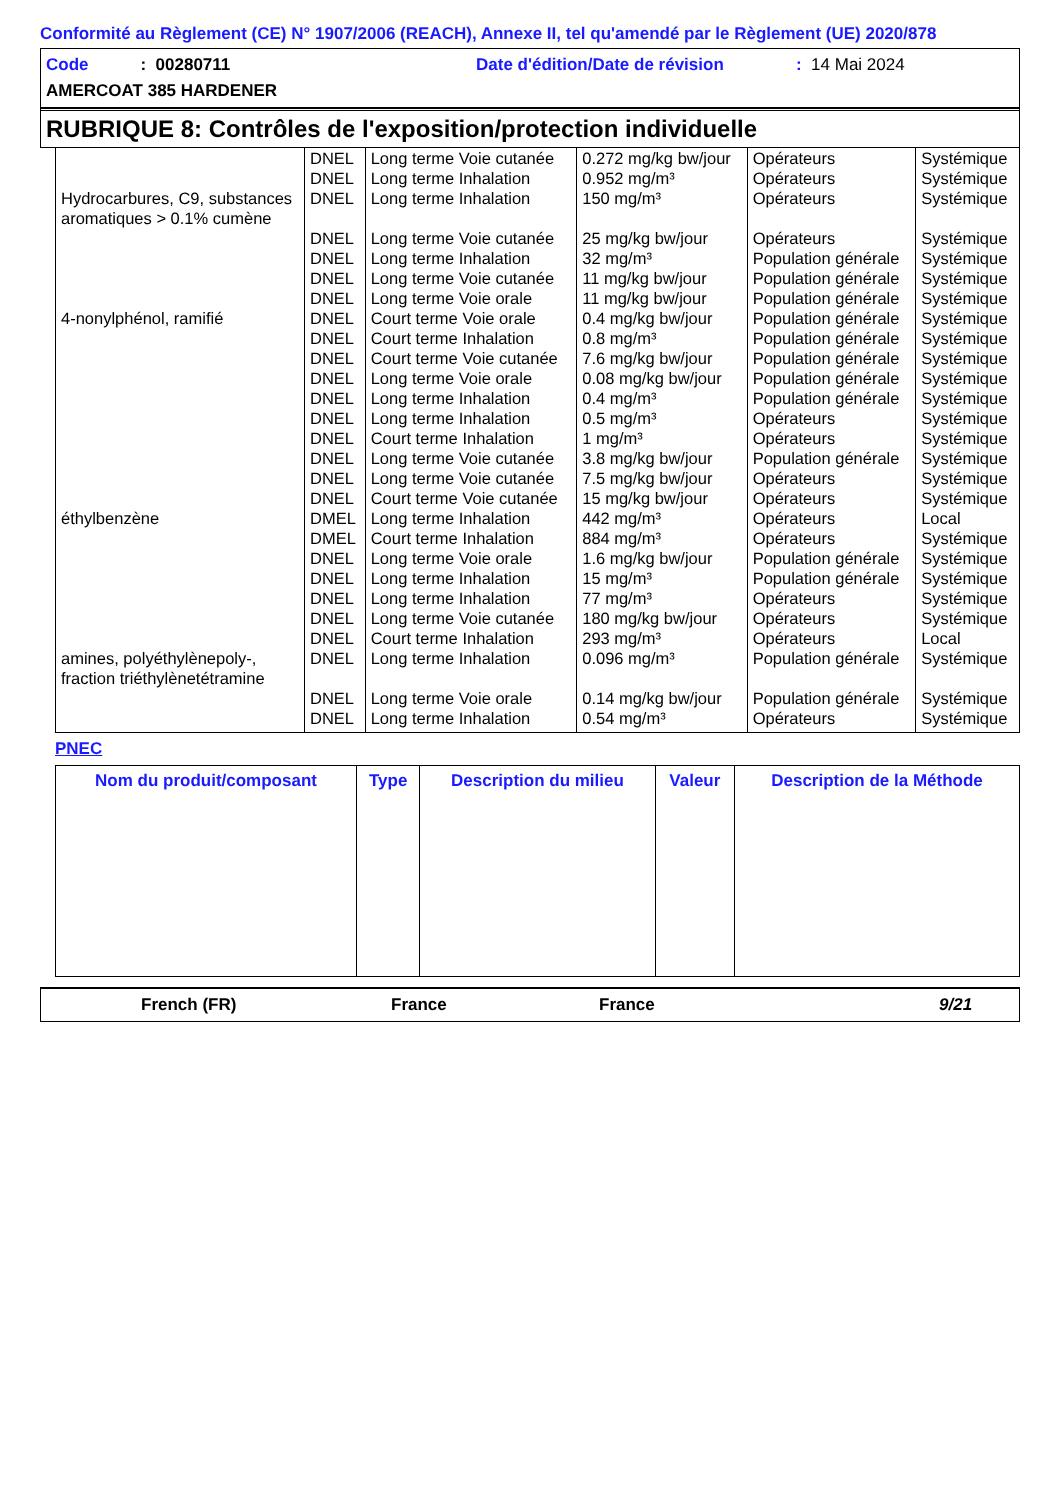Conformité au Règlement (CE) N° 1907/2006 (REACH), Annexe II, tel qu'amendé par le Règlement (UE) 2020/878
Code : 00280711 Date d'édition/Date de révision: 14 Mai 2024
AMERCOAT 385 HARDENER
RUBRIQUE 8: Contrôles de l'exposition/protection individuelle
| | DNEL | Long terme Voie cutanée | 0.272 mg/kg bw/jour | Opérateurs | Systémique |
| | DNEL | Long terme Inhalation | 0.952 mg/m³ | Opérateurs | Systémique |
| Hydrocarbures, C9, substances aromatiques > 0.1% cumène | DNEL | Long terme Inhalation | 150 mg/m³ | Opérateurs | Systémique |
| | DNEL | Long terme Voie cutanée | 25 mg/kg bw/jour | Opérateurs | Systémique |
| | DNEL | Long terme Inhalation | 32 mg/m³ | Population générale | Systémique |
| | DNEL | Long terme Voie cutanée | 11 mg/kg bw/jour | Population générale | Systémique |
| | DNEL | Long terme Voie orale | 11 mg/kg bw/jour | Population générale | Systémique |
| 4-nonylphénol, ramifié | DNEL | Court terme Voie orale | 0.4 mg/kg bw/jour | Population générale | Systémique |
| | DNEL | Court terme Inhalation | 0.8 mg/m³ | Population générale | Systémique |
| | DNEL | Court terme Voie cutanée | 7.6 mg/kg bw/jour | Population générale | Systémique |
| | DNEL | Long terme Voie orale | 0.08 mg/kg bw/jour | Population générale | Systémique |
| | DNEL | Long terme Inhalation | 0.4 mg/m³ | Population générale | Systémique |
| | DNEL | Long terme Inhalation | 0.5 mg/m³ | Opérateurs | Systémique |
| | DNEL | Court terme Inhalation | 1 mg/m³ | Opérateurs | Systémique |
| | DNEL | Long terme Voie cutanée | 3.8 mg/kg bw/jour | Population générale | Systémique |
| | DNEL | Long terme Voie cutanée | 7.5 mg/kg bw/jour | Opérateurs | Systémique |
| | DNEL | Court terme Voie cutanée | 15 mg/kg bw/jour | Opérateurs | Systémique |
| éthylbenzène | DMEL | Long terme Inhalation | 442 mg/m³ | Opérateurs | Local |
| | DMEL | Court terme Inhalation | 884 mg/m³ | Opérateurs | Systémique |
| | DNEL | Long terme Voie orale | 1.6 mg/kg bw/jour | Population générale | Systémique |
| | DNEL | Long terme Inhalation | 15 mg/m³ | Population générale | Systémique |
| | DNEL | Long terme Inhalation | 77 mg/m³ | Opérateurs | Systémique |
| | DNEL | Long terme Voie cutanée | 180 mg/kg bw/jour | Opérateurs | Systémique |
| | DNEL | Court terme Inhalation | 293 mg/m³ | Opérateurs | Local |
| amines, polyéthylènepoly-, fraction triéthylènetétramine | DNEL | Long terme Inhalation | 0.096 mg/m³ | Population générale | Systémique |
| | DNEL | Long terme Voie orale | 0.14 mg/kg bw/jour | Population générale | Systémique |
| | DNEL | Long terme Inhalation | 0.54 mg/m³ | Opérateurs | Systémique |
PNEC
| Nom du produit/composant | Type | Description du milieu | Valeur | Description de la Méthode |
| --- | --- | --- | --- | --- |
French (FR) France France 9/21